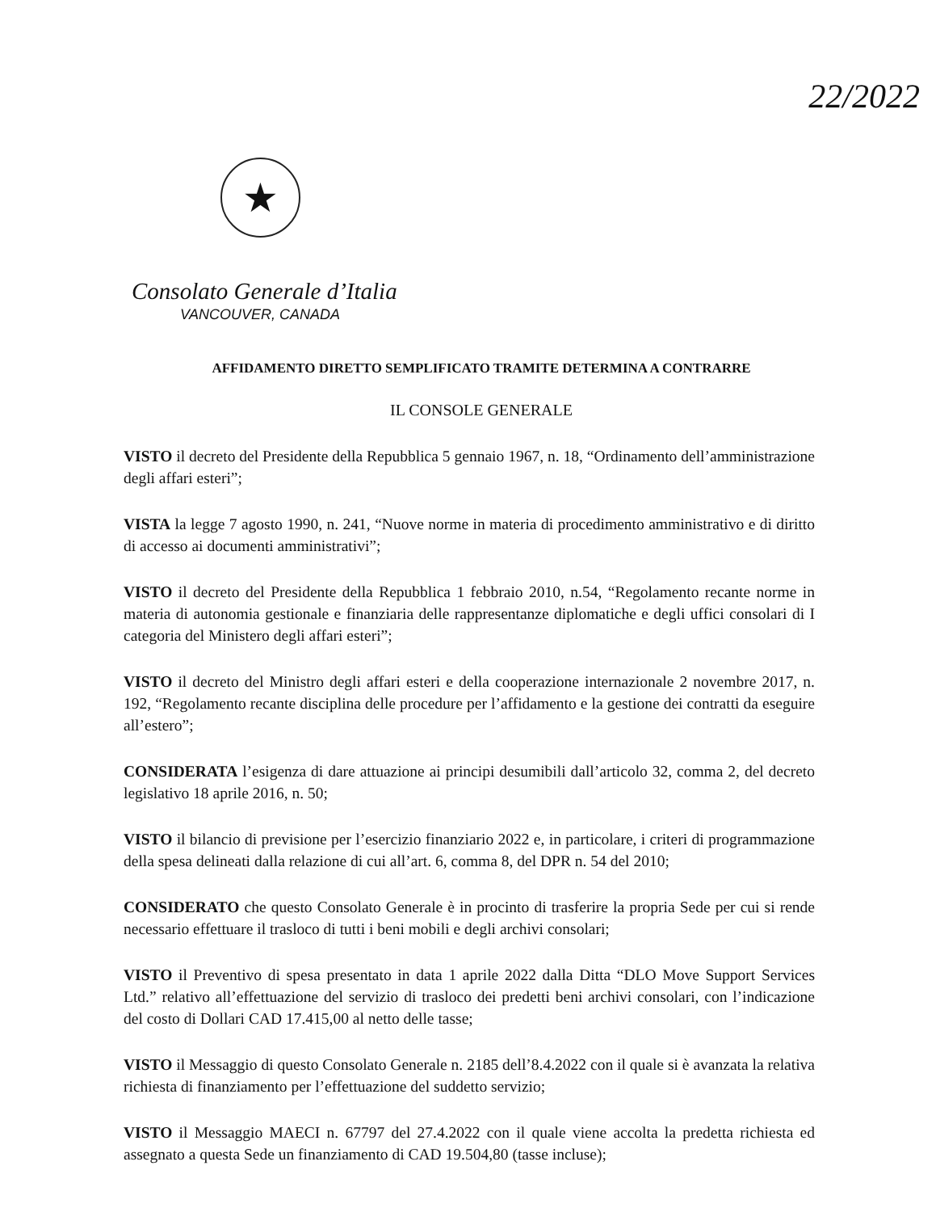22/2022
★
Consolato Generale d’Italia
VANCOUVER, CANADA
AFFIDAMENTO DIRETTO SEMPLIFICATO TRAMITE DETERMINA A CONTRARRE
IL CONSOLE GENERALE
VISTO il decreto del Presidente della Repubblica 5 gennaio 1967, n. 18, “Ordinamento dell’amministrazione degli affari esteri”;
VISTA la legge 7 agosto 1990, n. 241, “Nuove norme in materia di procedimento amministrativo e di diritto di accesso ai documenti amministrativi”;
VISTO il decreto del Presidente della Repubblica 1 febbraio 2010, n.54, “Regolamento recante norme in materia di autonomia gestionale e finanziaria delle rappresentanze diplomatiche e degli uffici consolari di I categoria del Ministero degli affari esteri”;
VISTO il decreto del Ministro degli affari esteri e della cooperazione internazionale 2 novembre 2017, n. 192, “Regolamento recante disciplina delle procedure per l’affidamento e la gestione dei contratti da eseguire all’estero”;
CONSIDERATA l’esigenza di dare attuazione ai principi desumibili dall’articolo 32, comma 2, del decreto legislativo 18 aprile 2016, n. 50;
VISTO il bilancio di previsione per l’esercizio finanziario 2022 e, in particolare, i criteri di programmazione della spesa delineati dalla relazione di cui all’art. 6, comma 8, del DPR n. 54 del 2010;
CONSIDERATO che questo Consolato Generale è in procinto di trasferire la propria Sede per cui si rende necessario effettuare il trasloco di tutti i beni mobili e degli archivi consolari;
VISTO il Preventivo di spesa presentato in data 1 aprile 2022 dalla Ditta “DLO Move Support Services Ltd.” relativo all’effettuazione del servizio di trasloco dei predetti beni archivi consolari, con l’indicazione del costo di Dollari CAD 17.415,00 al netto delle tasse;
VISTO il Messaggio di questo Consolato Generale n. 2185 dell’8.4.2022 con il quale si è avanzata la relativa richiesta di finanziamento per l’effettuazione del suddetto servizio;
VISTO il Messaggio MAECI n. 67797 del 27.4.2022 con il quale viene accolta la predetta richiesta ed assegnato a questa Sede un finanziamento di CAD 19.504,80 (tasse incluse);